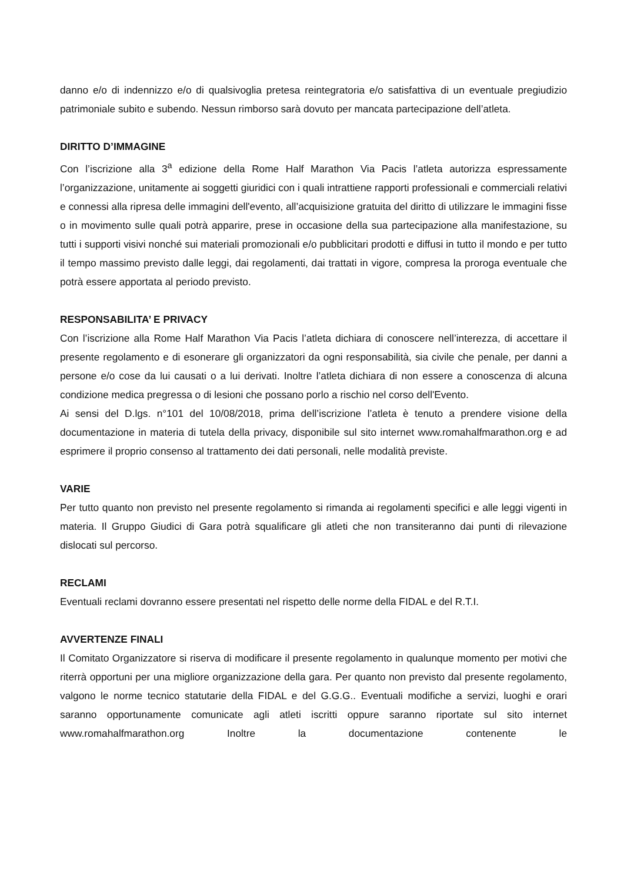danno e/o di indennizzo e/o di qualsivoglia pretesa reintegratoria e/o satisfattiva di un eventuale pregiudizio patrimoniale subito e subendo. Nessun rimborso sarà dovuto per mancata partecipazione dell’atleta.
DIRITTO D’IMMAGINE
Con l’iscrizione alla 3<sup>a</sup> edizione della Rome Half Marathon Via Pacis l’atleta autorizza espressamente l’organizzazione, unitamente ai soggetti giuridici con i quali intrattiene rapporti professionali e commerciali relativi e connessi alla ripresa delle immagini dell'evento, all’acquisizione gratuita del diritto di utilizzare le immagini fisse o in movimento sulle quali potrà apparire, prese in occasione della sua partecipazione alla manifestazione, su tutti i supporti visivi nonché sui materiali promozionali e/o pubblicitari prodotti e diffusi in tutto il mondo e per tutto il tempo massimo previsto dalle leggi, dai regolamenti, dai trattati in vigore, compresa la proroga eventuale che potrà essere apportata al periodo previsto.
RESPONSABILITA’ E PRIVACY
Con l’iscrizione alla Rome Half Marathon Via Pacis l’atleta dichiara di conoscere nell’interezza, di accettare il presente regolamento e di esonerare gli organizzatori da ogni responsabilità, sia civile che penale, per danni a persone e/o cose da lui causati o a lui derivati. Inoltre l’atleta dichiara di non essere a conoscenza di alcuna condizione medica pregressa o di lesioni che possano porlo a rischio nel corso dell'Evento.
Ai sensi del D.lgs. n°101 del 10/08/2018, prima dell’iscrizione l’atleta è tenuto a prendere visione della documentazione in materia di tutela della privacy, disponibile sul sito internet www.romahalfmarathon.org e ad esprimere il proprio consenso al trattamento dei dati personali, nelle modalità previste.
VARIE
Per tutto quanto non previsto nel presente regolamento si rimanda ai regolamenti specifici e alle leggi vigenti in materia. Il Gruppo Giudici di Gara potrà squalificare gli atleti che non transiteranno dai punti di rilevazione dislocati sul percorso.
RECLAMI
Eventuali reclami dovranno essere presentati nel rispetto delle norme della FIDAL e del R.T.I.
AVVERTENZE FINALI
Il Comitato Organizzatore si riserva di modificare il presente regolamento in qualunque momento per motivi che riterrà opportuni per una migliore organizzazione della gara. Per quanto non previsto dal presente regolamento, valgono le norme tecnico statutarie della FIDAL e del G.G.G.. Eventuali modifiche a servizi, luoghi e orari saranno opportunamente comunicate agli atleti iscritti oppure saranno riportate sul sito internet www.romahalfmarathon.org Inoltre la documentazione contenente le